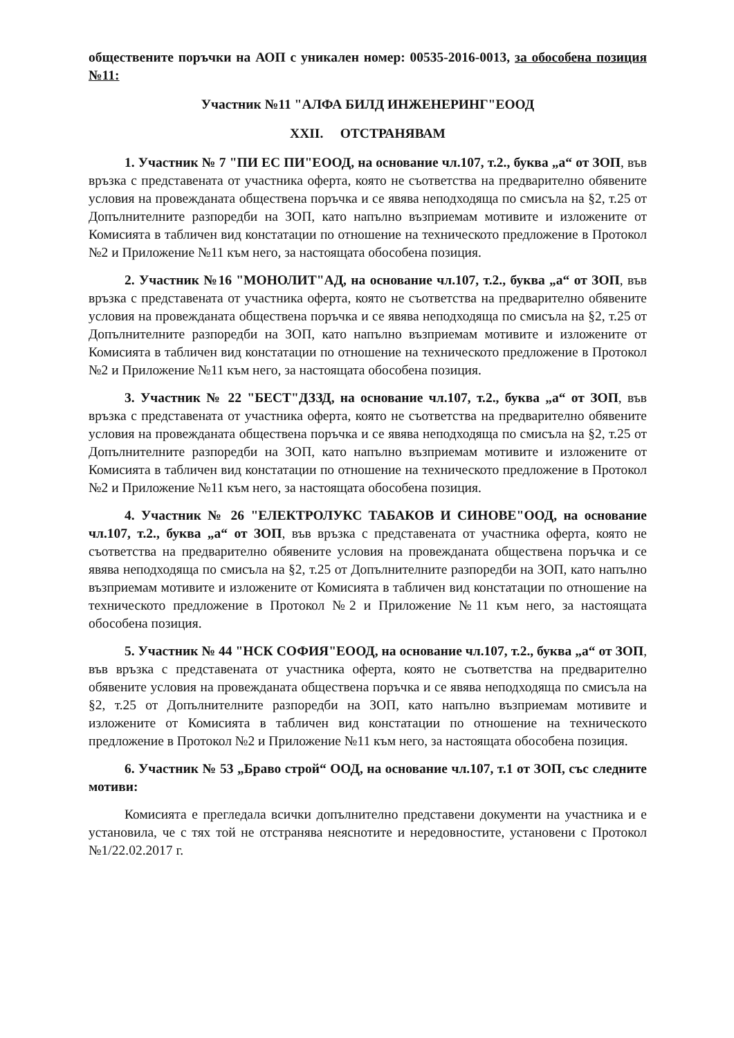обществените поръчки на АОП с уникален номер: 00535-2016-0013, за обособена позиция №11:
Участник №11 "АЛФА БИЛД ИНЖЕНЕРИНГ"ЕООД
XXII. ОТСТРАНЯВАМ
1. Участник № 7 "ПИ ЕС ПИ"ЕООД, на основание чл.107, т.2., буква „а“ от ЗОП, във връзка с представената от участника оферта, която не съответства на предварително обявените условия на провежданата обществена поръчка и се явява неподходяща по смисъла на §2, т.25 от Допълнителните разпоредби на ЗОП, като напълно възприемам мотивите и изложените от Комисията в табличен вид констатации по отношение на техническото предложение в Протокол №2 и Приложение №11 към него, за настоящата обособена позиция.
2. Участник №16 "МОНОЛИТ"АД, на основание чл.107, т.2., буква „а“ от ЗОП, във връзка с представената от участника оферта, която не съответства на предварително обявените условия на провежданата обществена поръчка и се явява неподходяща по смисъла на §2, т.25 от Допълнителните разпоредби на ЗОП, като напълно възприемам мотивите и изложените от Комисията в табличен вид констатации по отношение на техническото предложение в Протокол №2 и Приложение №11 към него, за настоящата обособена позиция.
3. Участник № 22 "БЕСТ"ДЗЗД, на основание чл.107, т.2., буква „а“ от ЗОП, във връзка с представената от участника оферта, която не съответства на предварително обявените условия на провежданата обществена поръчка и се явява неподходяща по смисъла на §2, т.25 от Допълнителните разпоредби на ЗОП, като напълно възприемам мотивите и изложените от Комисията в табличен вид констатации по отношение на техническото предложение в Протокол №2 и Приложение №11 към него, за настоящата обособена позиция.
4. Участник № 26 "ЕЛЕКТРОЛУКС ТАБАКОВ И СИНОВЕ"ООД, на основание чл.107, т.2., буква „а“ от ЗОП, във връзка с представената от участника оферта, която не съответства на предварително обявените условия на провежданата обществена поръчка и се явява неподходяща по смисъла на §2, т.25 от Допълнителните разпоредби на ЗОП, като напълно възприемам мотивите и изложените от Комисията в табличен вид констатации по отношение на техническото предложение в Протокол №2 и Приложение №11 към него, за настоящата обособена позиция.
5. Участник № 44 "НСК СОФИЯ"ЕООД, на основание чл.107, т.2., буква „а“ от ЗОП, във връзка с представената от участника оферта, която не съответства на предварително обявените условия на провежданата обществена поръчка и се явява неподходяща по смисъла на §2, т.25 от Допълнителните разпоредби на ЗОП, като напълно възприемам мотивите и изложените от Комисията в табличен вид констатации по отношение на техническото предложение в Протокол №2 и Приложение №11 към него, за настоящата обособена позиция.
6. Участник № 53 „Браво строй“ ООД, на основание чл.107, т.1 от ЗОП, със следните мотиви:
Комисията е прегледала всички допълнително представени документи на участника и е установила, че с тях той не отстранява неяснотите и нередовностите, установени с Протокол №1/22.02.2017 г.